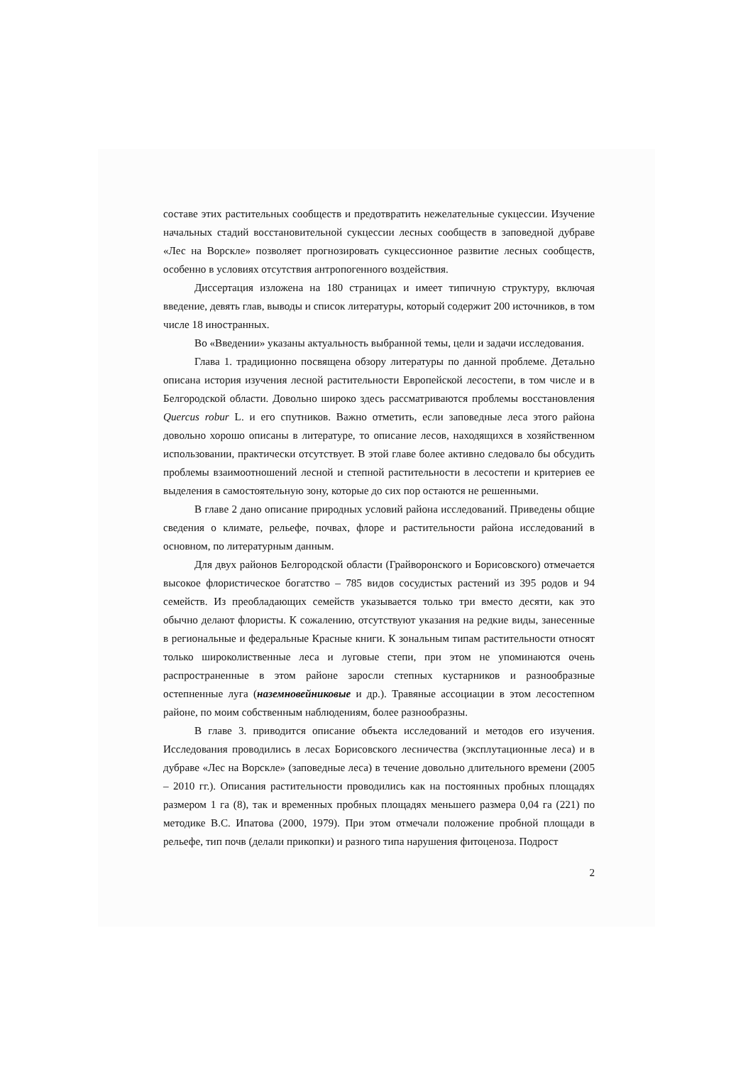составе этих растительных сообществ и предотвратить нежелательные сукцессии. Изучение начальных стадий восстановительной сукцессии лесных сообществ в заповедной дубраве «Лес на Ворскле» позволяет прогнозировать сукцессионное развитие лесных сообществ, особенно в условиях отсутствия антропогенного воздействия.
Диссертация изложена на 180 страницах и имеет типичную структуру, включая введение, девять глав, выводы и список литературы, который содержит 200 источников, в том числе 18 иностранных.
Во «Введении» указаны актуальность выбранной темы, цели и задачи исследования.
Глава 1. традиционно посвящена обзору литературы по данной проблеме. Детально описана история изучения лесной растительности Европейской лесостепи, в том числе и в Белгородской области. Довольно широко здесь рассматриваются проблемы восстановления Quercus robur L. и его спутников. Важно отметить, если заповедные леса этого района довольно хорошо описаны в литературе, то описание лесов, находящихся в хозяйственном использовании, практически отсутствует. В этой главе более активно следовало бы обсудить проблемы взаимоотношений лесной и степной растительности в лесостепи и критериев ее выделения в самостоятельную зону, которые до сих пор остаются не решенными.
В главе 2 дано описание природных условий района исследований. Приведены общие сведения о климате, рельефе, почвах, флоре и растительности района исследований в основном, по литературным данным.
Для двух районов Белгородской области (Грайворонского и Борисовского) отмечается высокое флористическое богатство – 785 видов сосудистых растений из 395 родов и 94 семейств. Из преобладающих семейств указывается только три вместо десяти, как это обычно делают флористы. К сожалению, отсутствуют указания на редкие виды, занесенные в региональные и федеральные Красные книги. К зональным типам растительности относят только широколиственные леса и луговые степи, при этом не упоминаются очень распространенные в этом районе заросли степных кустарников и разнообразные остепненные луга (наземновейниковые и др.). Травяные ассоциации в этом лесостепном районе, по моим собственным наблюдениям, более разнообразны.
В главе 3. приводится описание объекта исследований и методов его изучения. Исследования проводились в лесах Борисовского лесничества (эксплутационные леса) и в дубраве «Лес на Ворскле» (заповедные леса) в течение довольно длительного времени (2005 – 2010 гг.). Описания растительности проводились как на постоянных пробных площадях размером 1 га (8), так и временных пробных площадях меньшего размера 0,04 га (221) по методике В.С. Ипатова (2000, 1979). При этом отмечали положение пробной площади в рельефе, тип почв (делали прикопки) и разного типа нарушения фитоценоза. Подрост
2